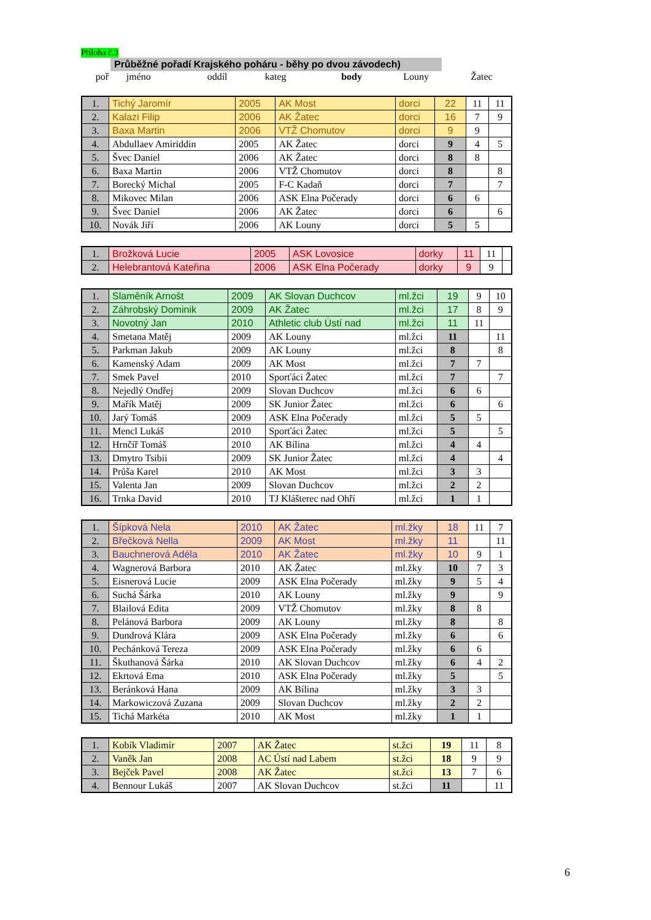Příloha č.3
Průběžné pořadí Krajského poháru - běhy po dvou závodech)
| poř | jméno | | oddíl | kateg | body | Louny | Žatec |
| 1. | Tichý Jaromír | 2005 | AK Most | dorci | 22 | 11 | 11 |
| 2. | Kalazi Filip | 2006 | AK Žatec | dorci | 16 | 7 | 9 |
| 3. | Baxa Martin | 2006 | VTŽ Chomutov | dorci | 9 | 9 | |
| 4. | Abdullaev Amiriddin | 2005 | AK Žatec | dorci | 9 | 4 | 5 |
| 5. | Švec Daniel | 2006 | AK Žatec | dorci | 8 | 8 | |
| 6. | Baxa Martin | 2006 | VTŽ Chomutov | dorci | 8 | | 8 |
| 7. | Borecký Michal | 2005 | F-C Kadaň | dorci | 7 | | 7 |
| 8. | Mikovec Milan | 2006 | ASK Elna Počerady | dorci | 6 | 6 | |
| 9. | Švec Daniel | 2006 | AK Žatec | dorci | 6 | | 6 |
| 10. | Novák Jiří | 2006 | AK Louny | dorci | 5 | 5 | |
| 1. | Brožková Lucie | 2005 | ASK Lovosice | dorky | 11 | 11 | |
| 2. | Helebrantová Kateřina | 2006 | ASK Elna Počerady | dorky | 9 | 9 | |
| 1. | Slaměník Arnošt | 2009 | AK Slovan Duchcov | ml.žci | 19 | 9 | 10 |
| 2. | Záhrobský Dominik | 2009 | AK Žatec | ml.žci | 17 | 8 | 9 |
| 3. | Novotný Jan | 2010 | Athletic club Ústí nad | ml.žci | 11 | 11 | |
| 4. | Smetana Matěj | 2009 | AK Louny | ml.žci | 11 | | 11 |
| 5. | Parkman Jakub | 2009 | AK Louny | ml.žci | 8 | | 8 |
| 6. | Kamenský Adam | 2009 | AK Most | ml.žci | 7 | 7 | |
| 7. | Smek Pavel | 2010 | Sporťáci Žatec | ml.žci | 7 | | 7 |
| 8. | Nejedlý Ondřej | 2009 | Slovan Duchcov | ml.žci | 6 | 6 | |
| 9. | Mařík Matěj | 2009 | SK Junior Žatec | ml.žci | 6 | | 6 |
| 10. | Jarý Tomáš | 2009 | ASK Elna Počerady | ml.žci | 5 | 5 | |
| 11. | Mencl Lukáš | 2010 | Sporťáci Žatec | ml.žci | 5 | | 5 |
| 12. | Hrnčíř Tomáš | 2010 | AK Bílina | ml.žci | 4 | 4 | |
| 13. | Dmytro Tsibii | 2009 | SK Junior Žatec | ml.žci | 4 | | 4 |
| 14. | Průša Karel | 2010 | AK Most | ml.žci | 3 | 3 | |
| 15. | Valenta Jan | 2009 | Slovan Duchcov | ml.žci | 2 | 2 | |
| 16. | Trnka David | 2010 | TJ Klášterec nad Ohří | ml.žci | 1 | 1 | |
| 1. | Šípková Nela | 2010 | AK Žatec | ml.žky | 18 | 11 | 7 |
| 2. | Břečková Nella | 2009 | AK Most | ml.žky | 11 | | 11 |
| 3. | Bauchnerová Adéla | 2010 | AK Žatec | ml.žky | 10 | 9 | 1 |
| 4. | Wagnerová Barbora | 2010 | AK Žatec | ml.žky | 10 | 7 | 3 |
| 5. | Eisnerová Lucie | 2009 | ASK Elna Počerady | ml.žky | 9 | 5 | 4 |
| 6. | Suchá Šárka | 2010 | AK Louny | ml.žky | 9 | | 9 |
| 7. | Blailová Edita | 2009 | VTŽ Chomutov | ml.žky | 8 | 8 | |
| 8. | Pelánová Barbora | 2009 | AK Louny | ml.žky | 8 | | 8 |
| 9. | Dundrová Klára | 2009 | ASK Elna Počerady | ml.žky | 6 | | 6 |
| 10. | Pechánková Tereza | 2009 | ASK Elna Počerady | ml.žky | 6 | 6 | |
| 11. | Škuthanová Šárka | 2010 | AK Slovan Duchcov | ml.žky | 6 | 4 | 2 |
| 12. | Ekrtová Ema | 2010 | ASK Elna Počerady | ml.žky | 5 | | 5 |
| 13. | Beránková Hana | 2009 | AK Bílina | ml.žky | 3 | 3 | |
| 14. | Markowiczová Zuzana | 2009 | Slovan Duchcov | ml.žky | 2 | 2 | |
| 15. | Tichá Markéta | 2010 | AK Most | ml.žky | 1 | 1 | |
| 1. | Kobík Vladimír | 2007 | AK Žatec | st.žci | 19 | 11 | 8 |
| 2. | Vaněk Jan | 2008 | AC Ústí nad Labem | st.žci | 18 | 9 | 9 |
| 3. | Bejček Pavel | 2008 | AK Žatec | st.žci | 13 | 7 | 6 |
| 4. | Bennour Lukáš | 2007 | AK Slovan Duchcov | st.žci | 11 | | 11 |
6